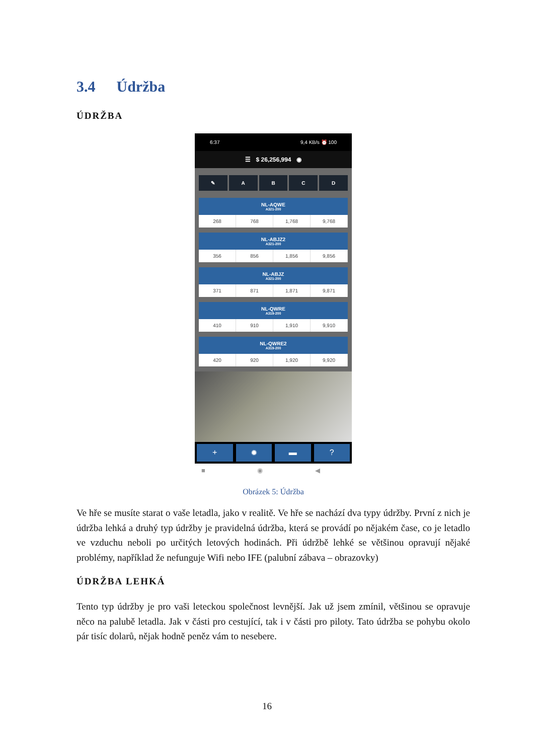3.4 Údržba
ÚDRŽBA
6:37 9,4 KB/s ⏰ 100
☰ $ 26,256,994 ◉
✎ A B C D
NL-AQWE
A321-200
268 768 1,768 9,768
NL-ABJZ2
A321-200
356 856 1,856 9,856
NL-ABJZ
A321-200
371 871 1,871 9,871
NL-QWRE
A319-200
410 910 1,910 9,910
NL-QWRE2
A319-200
420 920 1,920 9,920
+ ✹ ▬ ?
■ ◉ ◀
Obrázek 5: Údržba
Ve hře se musíte starat o vaše letadla, jako v realitě. Ve hře se nachází dva typy údržby. První z nich je údržba lehká a druhý typ údržby je pravidelná údržba, která se provádí po nějakém čase, co je letadlo ve vzduchu neboli po určitých letových hodinách. Při údržbě lehké se většinou opravují nějaké problémy, například že nefunguje Wifi nebo IFE (palubní zábava – obrazovky)
ÚDRŽBA LEHKÁ
Tento typ údržby je pro vaši leteckou společnost levnější. Jak už jsem zmínil, většinou se opravuje něco na palubě letadla. Jak v části pro cestující, tak i v části pro piloty. Tato údržba se pohybu okolo pár tisíc dolarů, nějak hodně peněz vám to nesebere.
16